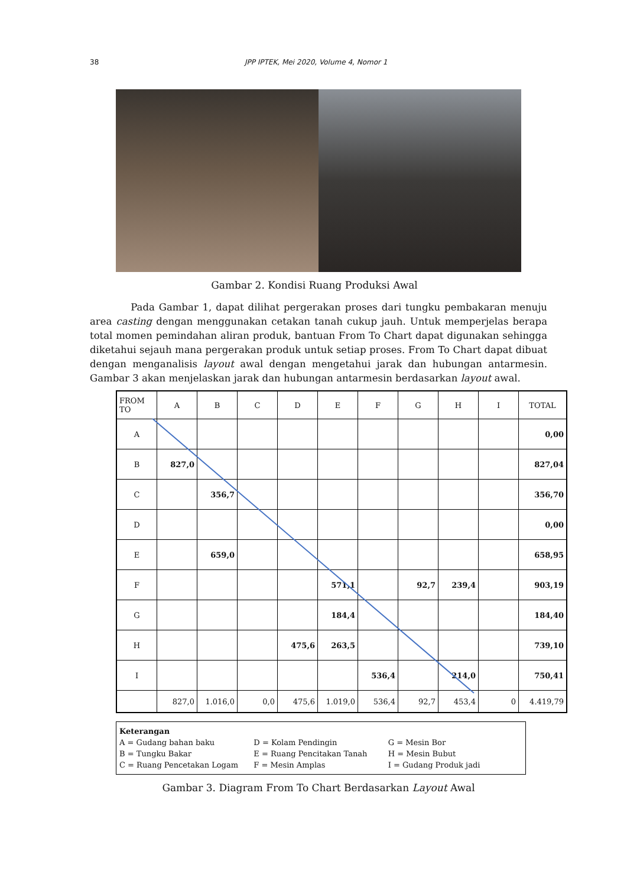38 JPP IPTEK, Mei 2020, Volume 4, Nomor 1
Gambar 2. Kondisi Ruang Produksi Awal
Pada Gambar 1, dapat dilihat pergerakan proses dari tungku pembakaran menuju area casting dengan menggunakan cetakan tanah cukup jauh. Untuk memperjelas berapa total momen pemindahan aliran produk, bantuan From To Chart dapat digunakan sehingga diketahui sejauh mana pergerakan produk untuk setiap proses. From To Chart dapat dibuat dengan menganalisis layout awal dengan mengetahui jarak dan hubungan antarmesin. Gambar 3 akan menjelaskan jarak dan hubungan antarmesin berdasarkan layout awal.
| FROM TO | A | B | C | D | E | F | G | H | I | TOTAL |
| A | | | | | | | | | | 0,00 |
| B | 827,0 | | | | | | | | | 827,04 |
| C | | 356,7 | | | | | | | | 356,70 |
| D | | | | | | | | | | 0,00 |
| E | | 659,0 | | | | | | | | 658,95 |
| F | | | | | 571,1 | | 92,7 | 239,4 | | 903,19 |
| G | | | | | 184,4 | | | | | 184,40 |
| H | | | | 475,6 | 263,5 | | | | | 739,10 |
| I | | | | | | 536,4 | | 214,0 | | 750,41 |
| | 827,0 | 1.016,0 | 0,0 | 475,6 | 1.019,0 | 536,4 | 92,7 | 453,4 | 0 | 4.419,79 |
Keterangan
A = Gudang bahan baku D = Kolam Pendingin G = Mesin Bor
B = Tungku Bakar E = Ruang Pencitakan Tanah H = Mesin Bubut
C = Ruang Pencetakan Logam F = Mesin Amplas I = Gudang Produk jadi
Gambar 3. Diagram From To Chart Berdasarkan Layout Awal